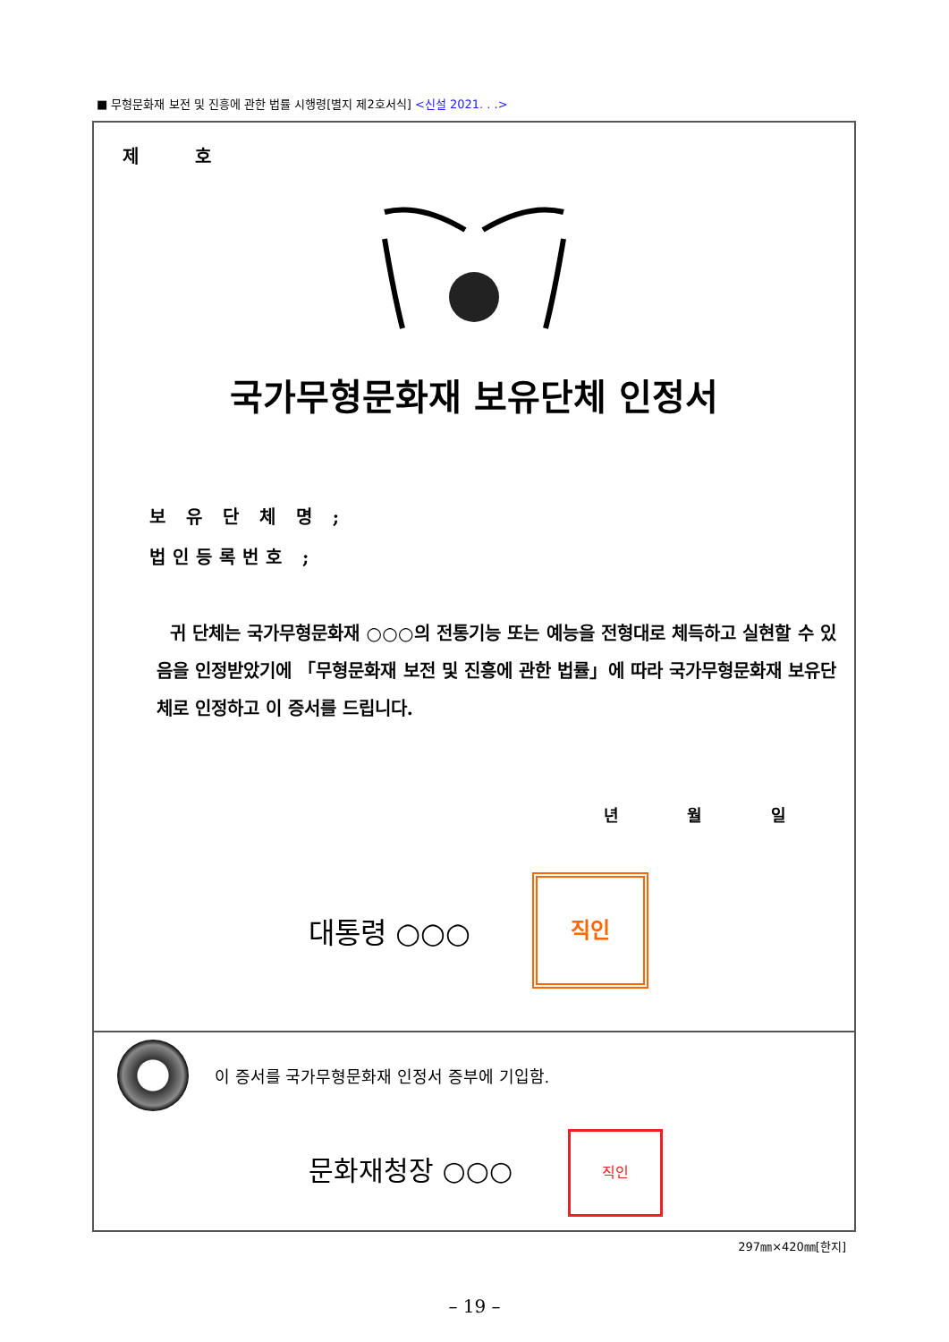■ 무형문화재 보전 및 진흥에 관한 법률 시행령[별지 제2호서식] <신설 2021. . .>
제 호
국가무형문화재 보유단체 인정서
보 유 단 체 명 ;
법인등록번호 ;
귀 단체는 국가무형문화재 ○○○의 전통기능 또는 예능을 전형대로 체득하고 실현할 수 있음을 인정받았기에 「무형문화재 보전 및 진흥에 관한 법률」에 따라 국가무형문화재 보유단체로 인정하고 이 증서를 드립니다.
년 월 일
대통령 ○○○
직인
이 증서를 국가무형문화재 인정서 증부에 기입함.
문화재청장 ○○○
직인
297㎜×420㎜[한지]
– 19 –